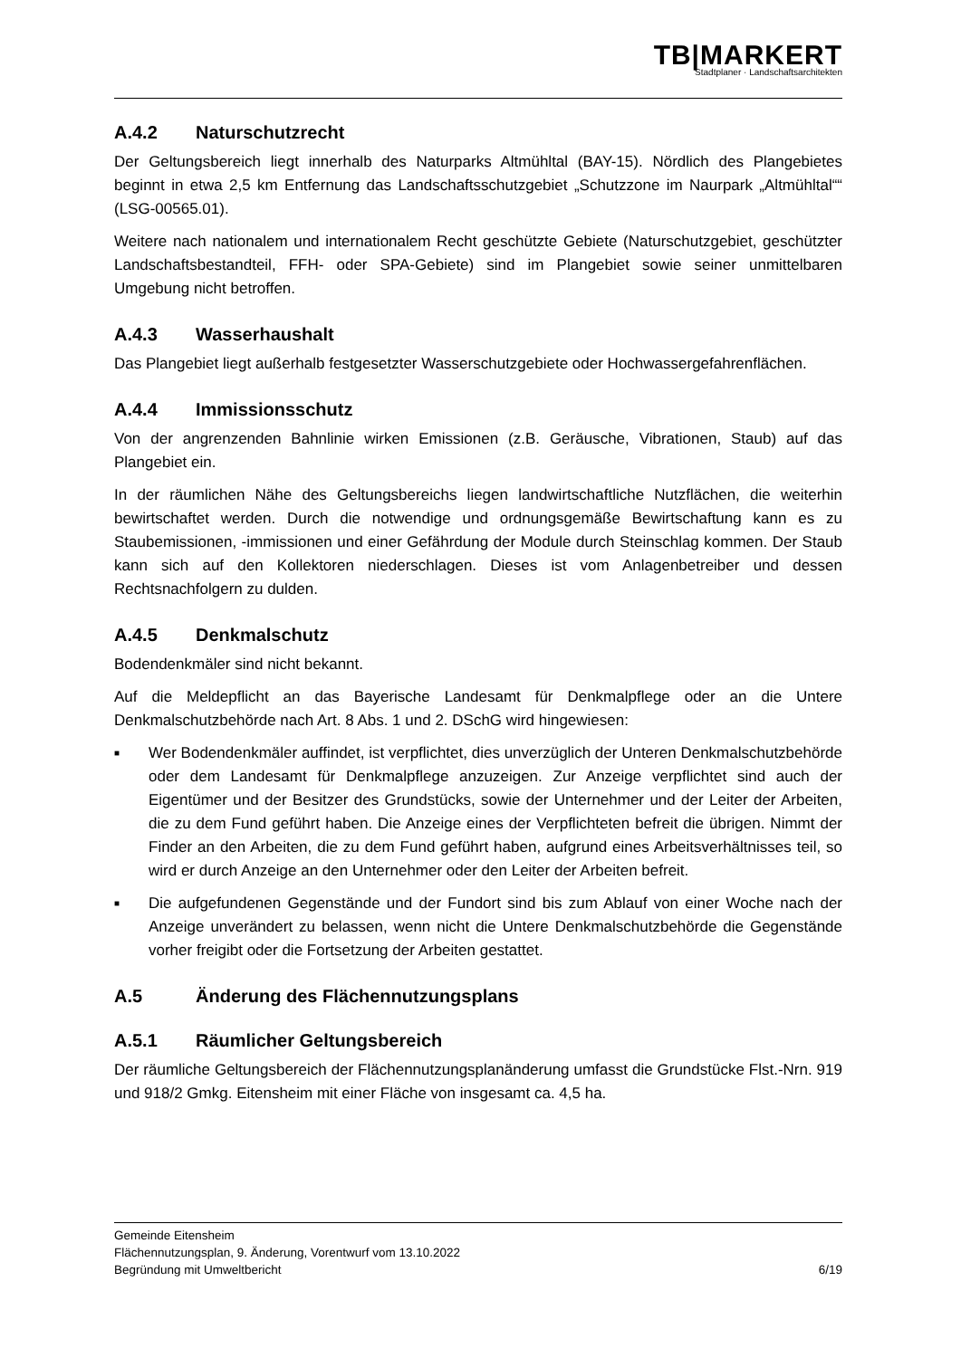TB|MARKERT
Stadtplaner · Landschaftsarchitekten
A.4.2 Naturschutzrecht
Der Geltungsbereich liegt innerhalb des Naturparks Altmühltal (BAY-15). Nördlich des Plangebietes beginnt in etwa 2,5 km Entfernung das Landschaftsschutzgebiet „Schutzzone im Naurpark „Altmühltal““ (LSG-00565.01).
Weitere nach nationalem und internationalem Recht geschützte Gebiete (Naturschutzgebiet, geschützter Landschaftsbestandteil, FFH- oder SPA-Gebiete) sind im Plangebiet sowie seiner unmittelbaren Umgebung nicht betroffen.
A.4.3 Wasserhaushalt
Das Plangebiet liegt außerhalb festgesetzter Wasserschutzgebiete oder Hochwassergefahrenflächen.
A.4.4 Immissionsschutz
Von der angrenzenden Bahnlinie wirken Emissionen (z.B. Geräusche, Vibrationen, Staub) auf das Plangebiet ein.
In der räumlichen Nähe des Geltungsbereichs liegen landwirtschaftliche Nutzflächen, die weiterhin bewirtschaftet werden. Durch die notwendige und ordnungsgemäße Bewirtschaftung kann es zu Staubemissionen, -immissionen und einer Gefährdung der Module durch Steinschlag kommen. Der Staub kann sich auf den Kollektoren niederschlagen. Dieses ist vom Anlagenbetreiber und dessen Rechtsnachfolgern zu dulden.
A.4.5 Denkmalschutz
Bodendenkmäler sind nicht bekannt.
Auf die Meldepflicht an das Bayerische Landesamt für Denkmalpflege oder an die Untere Denkmalschutzbehörde nach Art. 8 Abs. 1 und 2. DSchG wird hingewiesen:
■ Wer Bodendenkmäler auffindet, ist verpflichtet, dies unverzüglich der Unteren Denkmalschutzbehörde oder dem Landesamt für Denkmalpflege anzuzeigen. Zur Anzeige verpflichtet sind auch der Eigentümer und der Besitzer des Grundstücks, sowie der Unternehmer und der Leiter der Arbeiten, die zu dem Fund geführt haben. Die Anzeige eines der Verpflichteten befreit die übrigen. Nimmt der Finder an den Arbeiten, die zu dem Fund geführt haben, aufgrund eines Arbeitsverhältnisses teil, so wird er durch Anzeige an den Unternehmer oder den Leiter der Arbeiten befreit.
■ Die aufgefundenen Gegenstände und der Fundort sind bis zum Ablauf von einer Woche nach der Anzeige unverändert zu belassen, wenn nicht die Untere Denkmalschutzbehörde die Gegenstände vorher freigibt oder die Fortsetzung der Arbeiten gestattet.
A.5 Änderung des Flächennutzungsplans
A.5.1 Räumlicher Geltungsbereich
Der räumliche Geltungsbereich der Flächennutzungsplanänderung umfasst die Grundstücke Flst.-Nrn. 919 und 918/2 Gmkg. Eitensheim mit einer Fläche von insgesamt ca. 4,5 ha.
Gemeinde Eitensheim
Flächennutzungsplan, 9. Änderung, Vorentwurf vom 13.10.2022
Begründung mit Umweltbericht 6/19